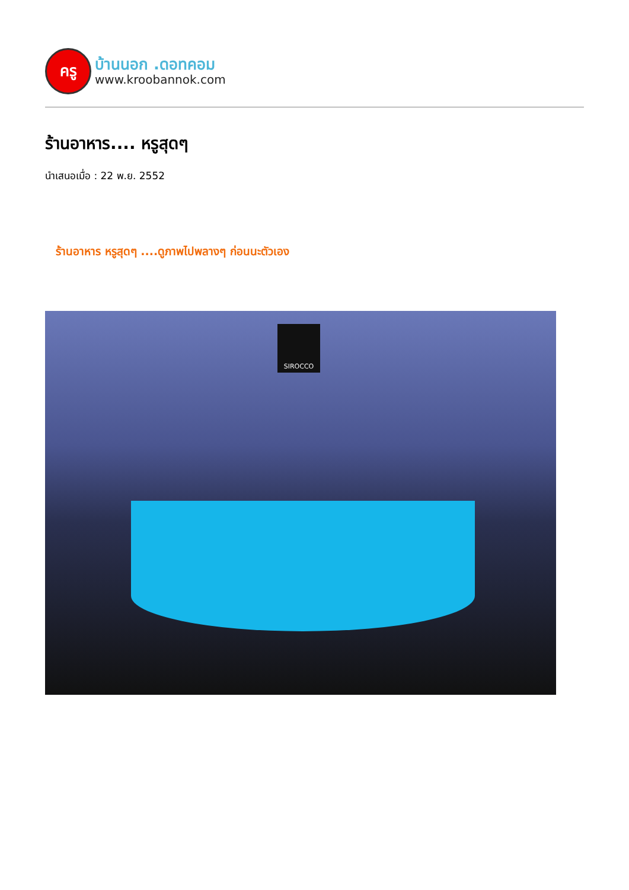ครู
บ้านนอก .ดอทคอม
www.kroobannok.com
ร้านอาหาร.... หรูสุดๆ
นำเสนอเมื่อ : 22 พ.ย. 2552
ร้านอาหาร หรูสุดๆ ....ดูภาพไปพลางๆ ก่อนนะตัวเอง
SIROCCO